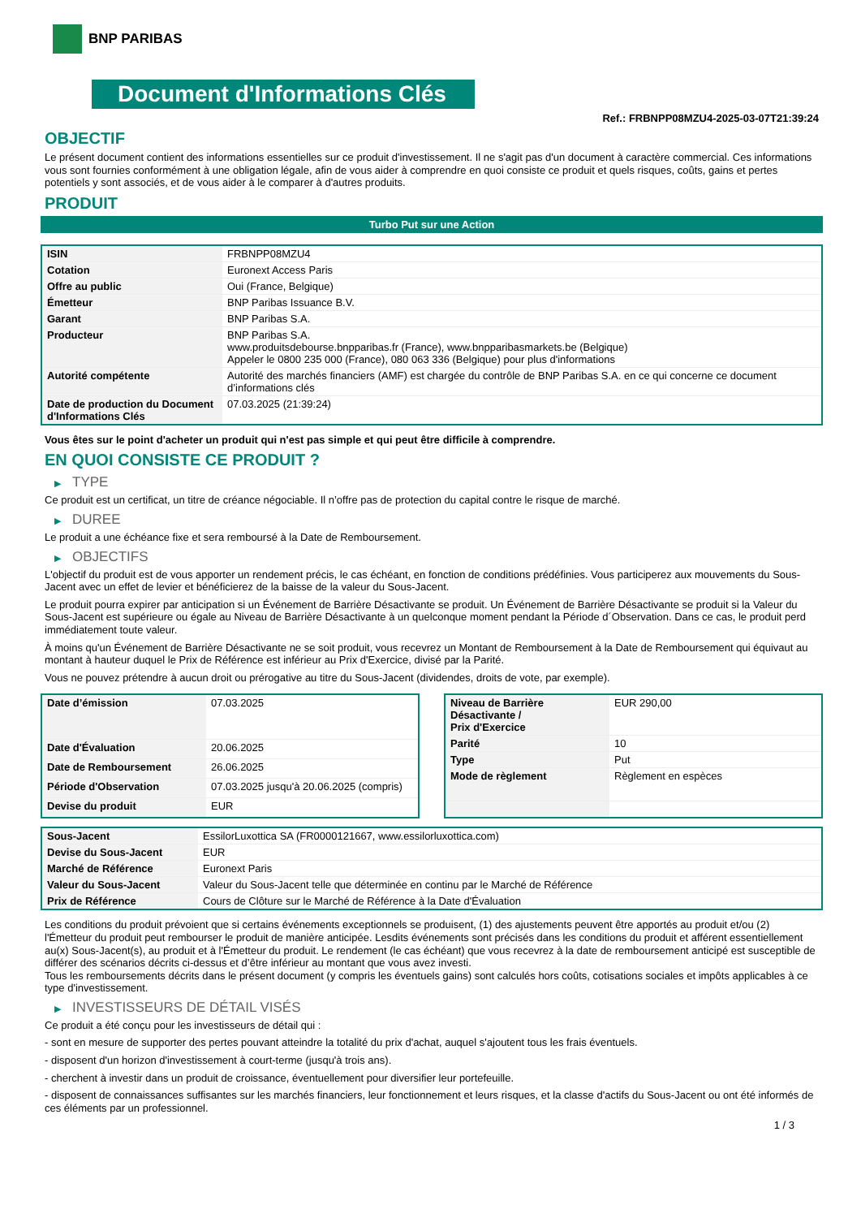BNP PARIBAS
Document d'Informations Clés
Ref.: FRBNPP08MZU4-2025-03-07T21:39:24
OBJECTIF
Le présent document contient des informations essentielles sur ce produit d'investissement. Il ne s'agit pas d'un document à caractère commercial. Ces informations vous sont fournies conformément à une obligation légale, afin de vous aider à comprendre en quoi consiste ce produit et quels risques, coûts, gains et pertes potentiels y sont associés, et de vous aider à le comparer à d'autres produits.
PRODUIT
Turbo Put sur une Action
| ISIN | FRBNPP08MZU4 |
| Cotation | Euronext Access Paris |
| Offre au public | Oui (France, Belgique) |
| Émetteur | BNP Paribas Issuance B.V. |
| Garant | BNP Paribas S.A. |
| Producteur | BNP Paribas S.A. www.produitsdebourse.bnpparibas.fr (France), www.bnpparibasmarkets.be (Belgique) Appeler le 0800 235 000 (France), 080 063 336 (Belgique) pour plus d'informations |
| Autorité compétente | Autorité des marchés financiers (AMF) est chargée du contrôle de BNP Paribas S.A. en ce qui concerne ce document d’informations clés |
| Date de production du Document d'Informations Clés | 07.03.2025 (21:39:24) |
Vous êtes sur le point d'acheter un produit qui n'est pas simple et qui peut être difficile à comprendre.
EN QUOI CONSISTE CE PRODUIT ?
▶ TYPE
Ce produit est un certificat, un titre de créance négociable. Il n’offre pas de protection du capital contre le risque de marché.
▶ DUREE
Le produit a une échéance fixe et sera remboursé à la Date de Remboursement.
▶ OBJECTIFS
L'objectif du produit est de vous apporter un rendement précis, le cas échéant, en fonction de conditions prédéfinies. Vous participerez aux mouvements du Sous-Jacent avec un effet de levier et bénéficierez de la baisse de la valeur du Sous-Jacent.
Le produit pourra expirer par anticipation si un Événement de Barrière Désactivante se produit. Un Événement de Barrière Désactivante se produit si la Valeur du Sous-Jacent est supérieure ou égale au Niveau de Barrière Désactivante à un quelconque moment pendant la Période d´Observation. Dans ce cas, le produit perd immédiatement toute valeur.
À moins qu'un Événement de Barrière Désactivante ne se soit produit, vous recevrez un Montant de Remboursement à la Date de Remboursement qui équivaut au montant à hauteur duquel le Prix de Référence est inférieur au Prix d'Exercice, divisé par la Parité.
Vous ne pouvez prétendre à aucun droit ou prérogative au titre du Sous-Jacent (dividendes, droits de vote, par exemple).
| Date d’émission | 07.03.2025 |
| Date d'Évaluation | 20.06.2025 |
| Date de Remboursement | 26.06.2025 |
| Période d'Observation | 07.03.2025 jusqu'à 20.06.2025 (compris) |
| Devise du produit | EUR |
| Niveau de Barrière Désactivante / Prix d'Exercice | EUR 290,00 |
| Parité | 10 |
| Type | Put |
| Mode de règlement | Règlement en espèces |
| Sous-Jacent | EssilorLuxottica SA (FR0000121667, www.essilorluxottica.com) |
| Devise du Sous-Jacent | EUR |
| Marché de Référence | Euronext Paris |
| Valeur du Sous-Jacent | Valeur du Sous-Jacent telle que déterminée en continu par le Marché de Référence |
| Prix de Référence | Cours de Clôture sur le Marché de Référence à la Date d'Évaluation |
Les conditions du produit prévoient que si certains événements exceptionnels se produisent, (1) des ajustements peuvent être apportés au produit et/ou (2) l'Émetteur du produit peut rembourser le produit de manière anticipée. Lesdits événements sont précisés dans les conditions du produit et afférent essentiellement au(x) Sous-Jacent(s), au produit et à l'Émetteur du produit. Le rendement (le cas échéant) que vous recevrez à la date de remboursement anticipé est susceptible de différer des scénarios décrits ci-dessus et d’être inférieur au montant que vous avez investi.
Tous les remboursements décrits dans le présent document (y compris les éventuels gains) sont calculés hors coûts, cotisations sociales et impôts applicables à ce type d'investissement.
▶ INVESTISSEURS DE DÉTAIL VISÉS
Ce produit a été conçu pour les investisseurs de détail qui :
- sont en mesure de supporter des pertes pouvant atteindre la totalité du prix d'achat, auquel s'ajoutent tous les frais éventuels.
- disposent d'un horizon d'investissement à court-terme (jusqu'à trois ans).
- cherchent à investir dans un produit de croissance, éventuellement pour diversifier leur portefeuille.
- disposent de connaissances suffisantes sur les marchés financiers, leur fonctionnement et leurs risques, et la classe d'actifs du Sous-Jacent ou ont été informés de ces éléments par un professionnel.
1 / 3